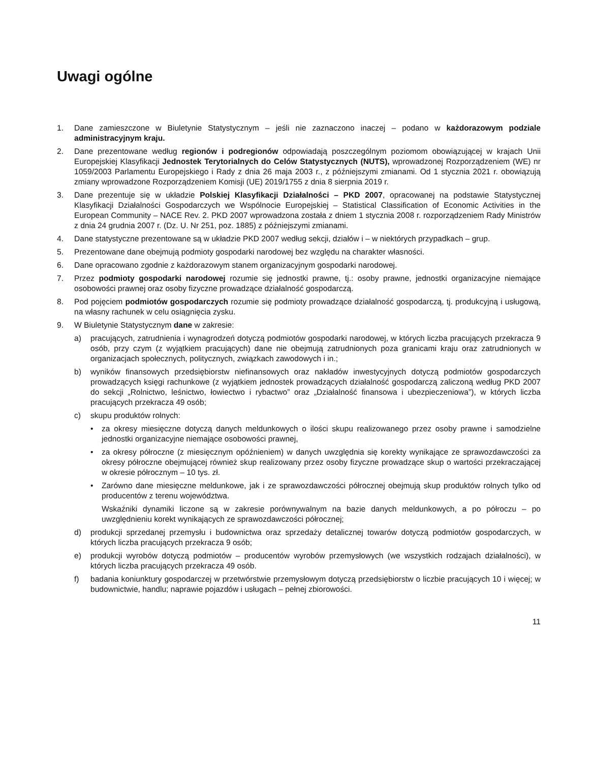Uwagi ogólne
1. Dane zamieszczone w Biuletynie Statystycznym – jeśli nie zaznaczono inaczej – podano w każdorazowym podziale administracyjnym kraju.
2. Dane prezentowane według regionów i podregionów odpowiadają poszczególnym poziomom obowiązującej w krajach Unii Europejskiej Klasyfikacji Jednostek Terytorialnych do Celów Statystycznych (NUTS), wprowadzonej Rozporządzeniem (WE) nr 1059/2003 Parlamentu Europejskiego i Rady z dnia 26 maja 2003 r., z późniejszymi zmianami. Od 1 stycznia 2021 r. obowiązują zmiany wprowadzone Rozporządzeniem Komisji (UE) 2019/1755 z dnia 8 sierpnia 2019 r.
3. Dane prezentuje się w układzie Polskiej Klasyfikacji Działalności – PKD 2007, opracowanej na podstawie Statystycznej Klasyfikacji Działalności Gospodarczych we Wspólnocie Europejskiej – Statistical Classification of Economic Activities in the European Community – NACE Rev. 2. PKD 2007 wprowadzona została z dniem 1 stycznia 2008 r. rozporządzeniem Rady Ministrów z dnia 24 grudnia 2007 r. (Dz. U. Nr 251, poz. 1885) z późniejszymi zmianami.
4. Dane statystyczne prezentowane są w układzie PKD 2007 według sekcji, działów i – w niektórych przypadkach – grup.
5. Prezentowane dane obejmują podmioty gospodarki narodowej bez względu na charakter własności.
6. Dane opracowano zgodnie z każdorazowym stanem organizacyjnym gospodarki narodowej.
7. Przez podmioty gospodarki narodowej rozumie się jednostki prawne, tj.: osoby prawne, jednostki organizacyjne niemające osobowości prawnej oraz osoby fizyczne prowadzące działalność gospodarczą.
8. Pod pojęciem podmiotów gospodarczych rozumie się podmioty prowadzące działalność gospodarczą, tj. produkcyjną i usługową, na własny rachunek w celu osiągnięcia zysku.
9. W Biuletynie Statystycznym dane w zakresie:
a) pracujących, zatrudnienia i wynagrodzeń dotyczą podmiotów gospodarki narodowej, w których liczba pracujących przekracza 9 osób, przy czym (z wyjątkiem pracujących) dane nie obejmują zatrudnionych poza granicami kraju oraz zatrudnionych w organizacjach społecznych, politycznych, związkach zawodowych i in.;
b) wyników finansowych przedsiębiorstw niefinansowych oraz nakładów inwestycyjnych dotyczą podmiotów gospodarczych prowadzących księgi rachunkowe (z wyjątkiem jednostek prowadzących działalność gospodarczą zaliczoną według PKD 2007 do sekcji „Rolnictwo, leśnictwo, łowiectwo i rybactwo” oraz „Działalność finansowa i ubezpieczeniowa”), w których liczba pracujących przekracza 49 osób;
c) skupu produktów rolnych:
• za okresy miesięczne dotyczą danych meldunkowych o ilości skupu realizowanego przez osoby prawne i samodzielne jednostki organizacyjne niemające osobowości prawnej,
• za okresy półroczne (z miesięcznym opóźnieniem) w danych uwzględnia się korekty wynikające ze sprawozdawczości za okresy półroczne obejmującej również skup realizowany przez osoby fizyczne prowadzące skup o wartości przekraczającej w okresie półrocznym – 10 tys. zł.
• Zarówno dane miesięczne meldunkowe, jak i ze sprawozdawczości półrocznej obejmują skup produktów rolnych tylko od producentów z terenu województwa.
Wskaźniki dynamiki liczone są w zakresie porównywalnym na bazie danych meldunkowych, a po półroczu – po uwzględnieniu korekt wynikających ze sprawozdawczości półrocznej;
d) produkcji sprzedanej przemysłu i budownictwa oraz sprzedaży detalicznej towarów dotyczą podmiotów gospodarczych, w których liczba pracujących przekracza 9 osób;
e) produkcji wyrobów dotyczą podmiotów – producentów wyrobów przemysłowych (we wszystkich rodzajach działalności), w których liczba pracujących przekracza 49 osób.
f) badania koniunktury gospodarczej w przetwórstwie przemysłowym dotyczą przedsiębiorstw o liczbie pracujących 10 i więcej; w budownictwie, handlu; naprawie pojazdów i usługach – pełnej zbiorowości.
11